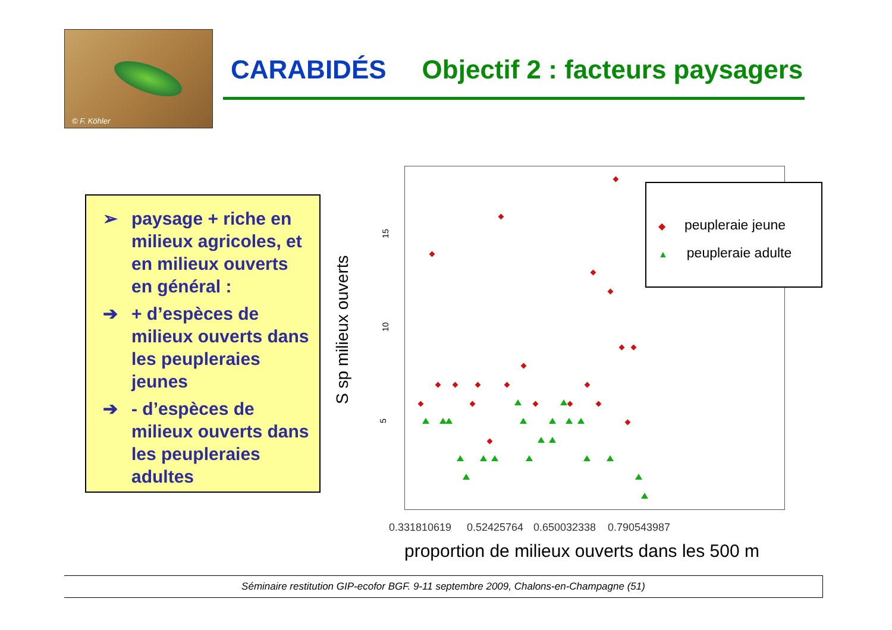© F. Köhler
CARABIDÉS Objectif 2 : facteurs paysagers
➢ paysage + riche en milieux agricoles, et en milieux ouverts en général :
➔ + d’espèces de milieux ouverts dans les peupleraies jeunes
➔ - d’espèces de milieux ouverts dans les peupleraies adultes
S sp milieux ouverts
15
10
5
◆ peupleraie jeune
▲ peupleraie adulte
0.331810619 0.52425764 0.650032338 0.790543987
proportion de milieux ouverts dans les 500 m
Séminaire restitution GIP-ecofor BGF. 9-11 septembre 2009, Chalons-en-Champagne (51)